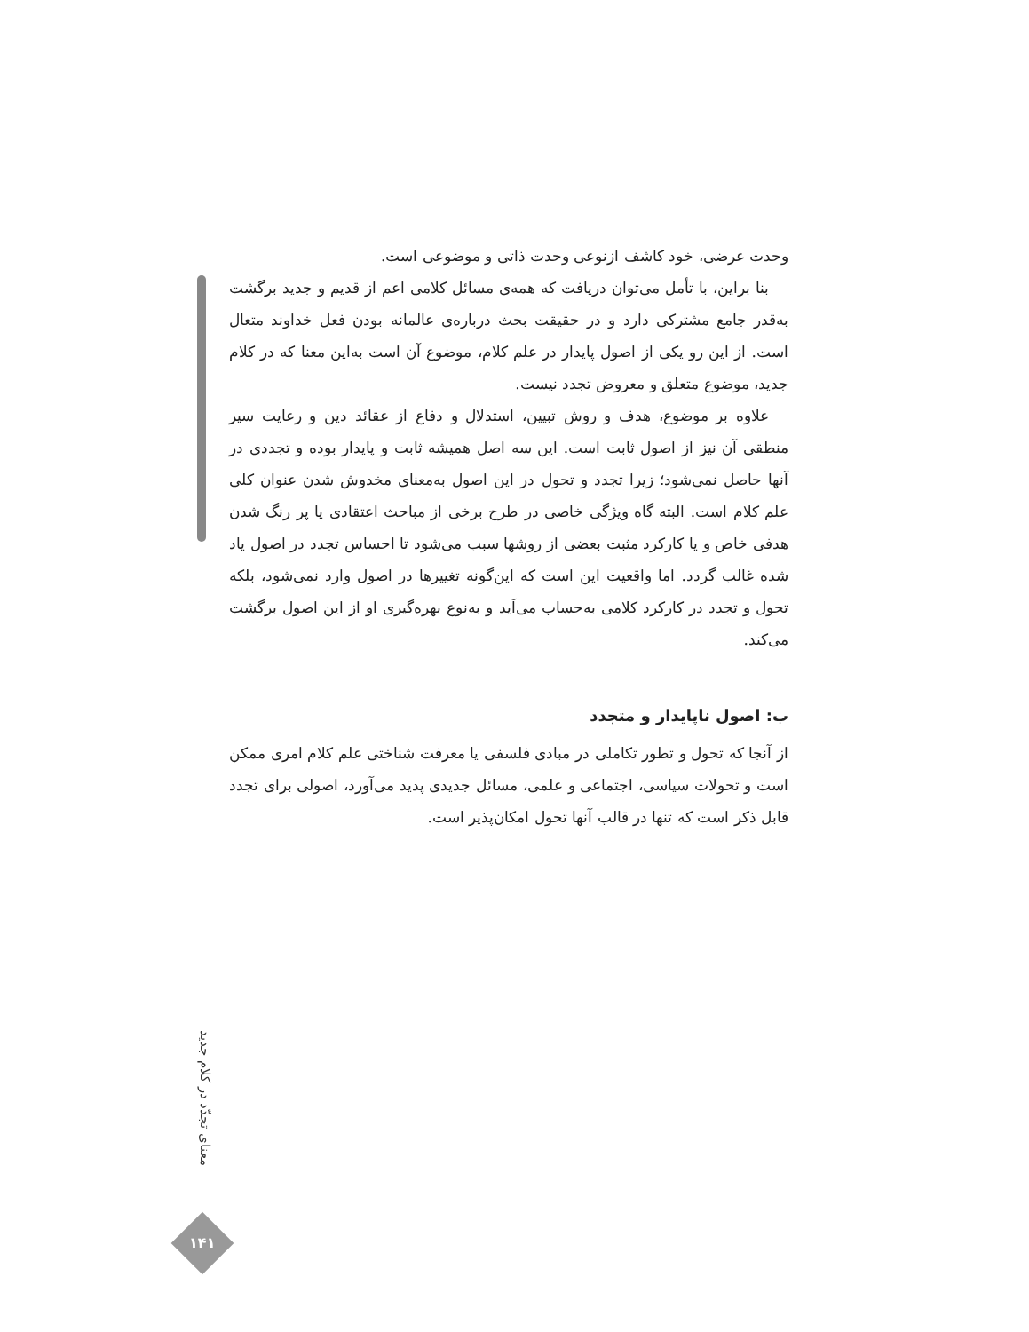وحدت عرضی، خود کاشف ازنوعی وحدت ذاتی و موضوعی است.
بنا براین، با تأمل می‌توان دریافت که همه‌ی مسائل کلامی اعم از قدیم و جدید برگشت به‌قدر جامع مشترکی دارد و در حقیقت بحث درباره‌ی عالمانه بودن فعل خداوند متعال است. از این رو یکی از اصول پایدار در علم کلام، موضوع آن است به‌این معنا که در کلام جدید، موضوع متعلق و معروض تجدد نیست.
علاوه بر موضوع، هدف و روش تبیین، استدلال و دفاع از عقائد دین و رعایت سیر منطقی آن نیز از اصول ثابت است. این سه اصل همیشه ثابت و پایدار بوده و تجددی در آنها حاصل نمی‌شود؛ زیرا تجدد و تحول در این اصول به‌معنای مخدوش شدن عنوان کلی علم کلام است. البته گاه ویژگی خاصی در طرح برخی از مباحث اعتقادی یا پر رنگ شدن هدفی خاص و یا کارکرد مثبت بعضی از روشها سبب می‌شود تا احساس تجدد در اصول یاد شده غالب گردد. اما واقعیت این است که این‌گونه تغییرها در اصول وارد نمی‌شود، بلکه تحول و تجدد در کارکرد کلامی به‌حساب می‌آید و به‌نوع بهره‌گیری او از این اصول برگشت می‌کند.
ب: اصول ناپایدار و متجدد
از آنجا که تحول و تطور تکاملی در مبادی فلسفی یا معرفت شناختی علم کلام امری ممکن است و تحولات سیاسی، اجتماعی و علمی، مسائل جدیدی پدید می‌آورد، اصولی برای تجدد قابل ذکر است که تنها در قالب آنها تحول امکان‌پذیر است.
معنای تجدّد در کلام جدید
۱۴۱